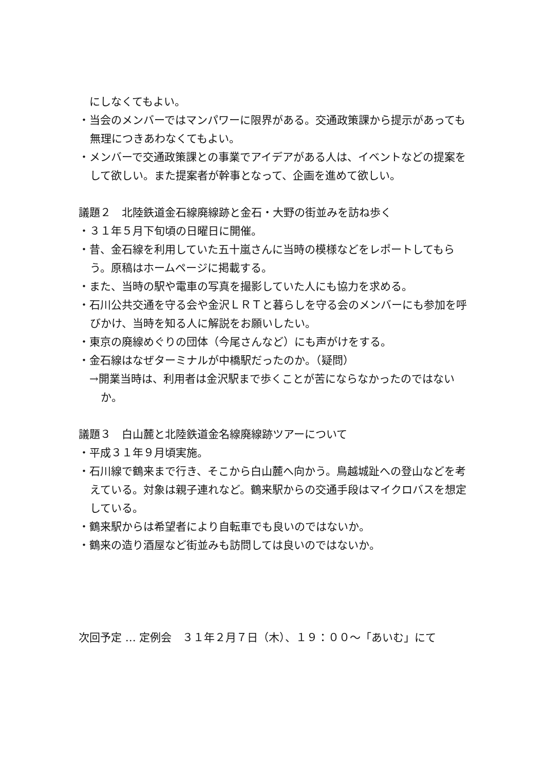にしなくてもよい。
・当会のメンバーではマンパワーに限界がある。交通政策課から提示があっても無理につきあわなくてもよい。
・メンバーで交通政策課との事業でアイデアがある人は、イベントなどの提案をして欲しい。また提案者が幹事となって、企画を進めて欲しい。
議題２　北陸鉄道金石線廃線跡と金石・大野の街並みを訪ね歩く
・３１年５月下旬頃の日曜日に開催。
・昔、金石線を利用していた五十嵐さんに当時の模様などをレポートしてもらう。原稿はホームページに掲載する。
・また、当時の駅や電車の写真を撮影していた人にも協力を求める。
・石川公共交通を守る会や金沢ＬＲＴと暮らしを守る会のメンバーにも参加を呼びかけ、当時を知る人に解説をお願いしたい。
・東京の廃線めぐりの団体（今尾さんなど）にも声がけをする。
・金石線はなぜターミナルが中橋駅だったのか。（疑問）
→開業当時は、利用者は金沢駅まで歩くことが苦にならなかったのではないか。
議題３　白山麓と北陸鉄道金名線廃線跡ツアーについて
・平成３１年９月頃実施。
・石川線で鶴来まで行き、そこから白山麓へ向かう。鳥越城趾への登山などを考えている。対象は親子連れなど。鶴来駅からの交通手段はマイクロバスを想定している。
・鶴来駅からは希望者により自転車でも良いのではないか。
・鶴来の造り酒屋など街並みも訪問しては良いのではないか。
次回予定 … 定例会　３１年２月７日（木）、１９：００～「あいむ」にて